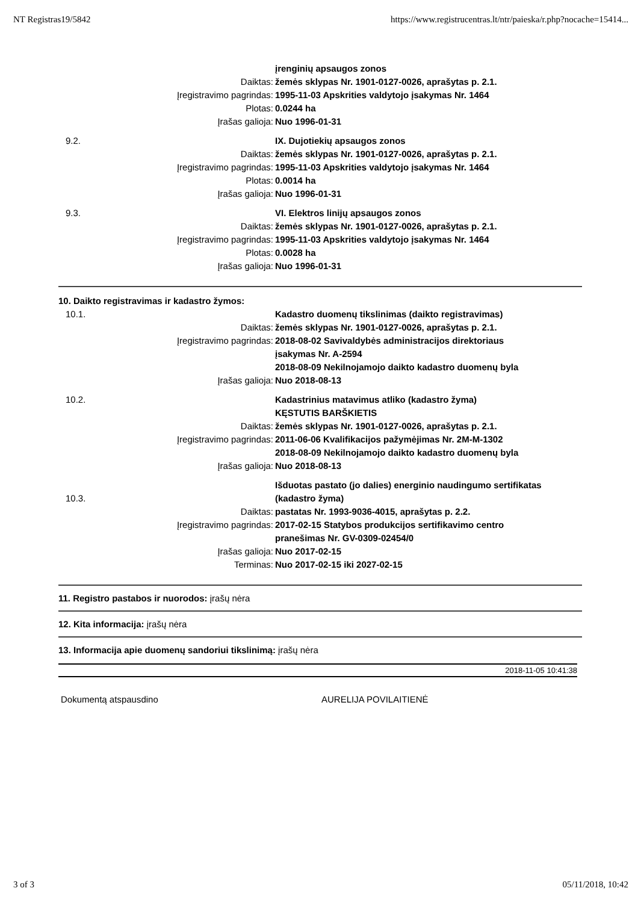NT Registras19/5842 https://www.registrucentras.lt/ntr/paieska/r.php?nocache=15414...
| | | įrenginių apsaugos zonos |
| | Daiktas: | žemės sklypas Nr. 1901-0127-0026, aprašytas p. 2.1. |
| | Įregistravimo pagrindas: | 1995-11-03 Apskrities valdytojo įsakymas Nr. 1464 |
| | Plotas: | 0.0244 ha |
| | Įrašas galioja: | Nuo 1996-01-31 |
| 9.2. | | IX. Dujotiekių apsaugos zonos |
| | Daiktas: | žemės sklypas Nr. 1901-0127-0026, aprašytas p. 2.1. |
| | Įregistravimo pagrindas: | 1995-11-03 Apskrities valdytojo įsakymas Nr. 1464 |
| | Plotas: | 0.0014 ha |
| | Įrašas galioja: | Nuo 1996-01-31 |
| 9.3. | | VI. Elektros linijų apsaugos zonos |
| | Daiktas: | žemės sklypas Nr. 1901-0127-0026, aprašytas p. 2.1. |
| | Įregistravimo pagrindas: | 1995-11-03 Apskrities valdytojo įsakymas Nr. 1464 |
| | Plotas: | 0.0028 ha |
| | Įrašas galioja: | Nuo 1996-01-31 |
10. Daikto registravimas ir kadastro žymos:
| 10.1. | | Kadastro duomenų tikslinimas (daikto registravimas) |
| | Daiktas: | žemės sklypas Nr. 1901-0127-0026, aprašytas p. 2.1. |
| | Įregistravimo pagrindas: | 2018-08-02 Savivaldybės administracijos direktoriaus įsakymas Nr. A-2594 2018-08-09 Nekilnojamojo daikto kadastro duomenų byla |
| | Įrašas galioja: | Nuo 2018-08-13 |
| 10.2. | | Kadastrinius matavimus atliko (kadastro žyma) KĘSTUTIS BARŠKIETIS |
| | Daiktas: | žemės sklypas Nr. 1901-0127-0026, aprašytas p. 2.1. |
| | Įregistravimo pagrindas: | 2011-06-06 Kvalifikacijos pažymėjimas Nr. 2M-M-1302 2018-08-09 Nekilnojamojo daikto kadastro duomenų byla |
| | Įrašas galioja: | Nuo 2018-08-13 |
| 10.3. | | Išduotas pastato (jo dalies) energinio naudingumo sertifikatas (kadastro žyma) |
| | Daiktas: | pastatas Nr. 1993-9036-4015, aprašytas p. 2.2. |
| | Įregistravimo pagrindas: | 2017-02-15 Statybos produkcijos sertifikavimo centro pranešimas Nr. GV-0309-02454/0 |
| | Įrašas galioja: | Nuo 2017-02-15 |
| | Terminas: | Nuo 2017-02-15 iki 2027-02-15 |
11. Registro pastabos ir nuorodos: įrašų nėra
12. Kita informacija: įrašų nėra
13. Informacija apie duomenų sandoriui tikslinimą: įrašų nėra
2018-11-05 10:41:38
Dokumentą atspausdino AURELIJA POVILAITIENĖ
3 of 3 05/11/2018, 10:42